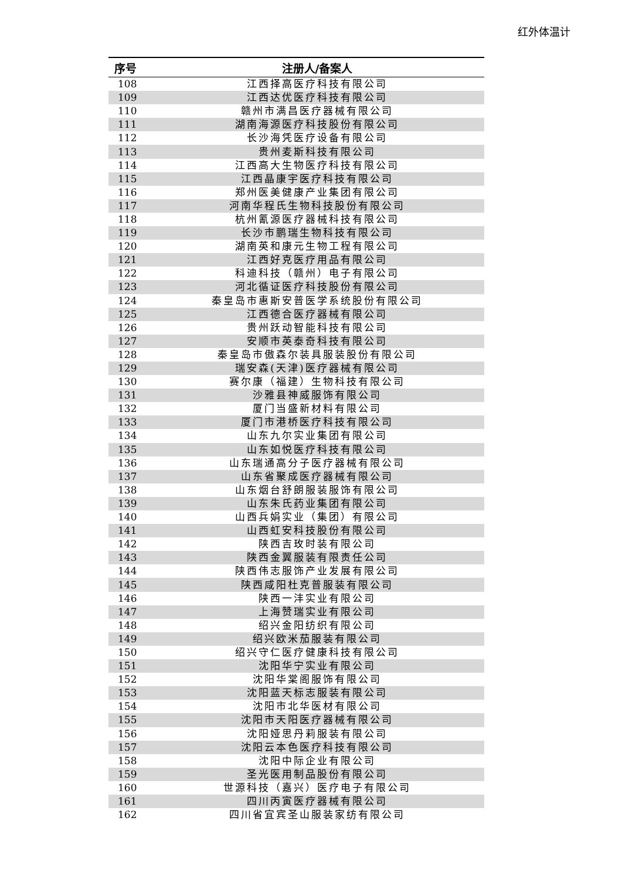红外体温计
| 序号 | 注册人/备案人 |
| --- | --- |
| 108 | 江西择高医疗科技有限公司 |
| 109 | 江西达优医疗科技有限公司 |
| 110 | 赣州市满昌医疗器械有限公司 |
| 111 | 湖南海源医疗科技股份有限公司 |
| 112 | 长沙海凭医疗设备有限公司 |
| 113 | 贵州麦斯科技有限公司 |
| 114 | 江西高大生物医疗科技有限公司 |
| 115 | 江西晶康宇医疗科技有限公司 |
| 116 | 郑州医美健康产业集团有限公司 |
| 117 | 河南华程氏生物科技股份有限公司 |
| 118 | 杭州氰源医疗器械科技有限公司 |
| 119 | 长沙市鹏瑞生物科技有限公司 |
| 120 | 湖南英和康元生物工程有限公司 |
| 121 | 江西好克医疗用品有限公司 |
| 122 | 科迪科技（赣州）电子有限公司 |
| 123 | 河北循证医疗科技股份有限公司 |
| 124 | 秦皇岛市惠斯安普医学系统股份有限公司 |
| 125 | 江西德合医疗器械有限公司 |
| 126 | 贵州跃动智能科技有限公司 |
| 127 | 安顺市英泰奇科技有限公司 |
| 128 | 秦皇岛市傲森尔装具服装股份有限公司 |
| 129 | 瑞安森(天津)医疗器械有限公司 |
| 130 | 赛尔康（福建）生物科技有限公司 |
| 131 | 沙雅县神威服饰有限公司 |
| 132 | 厦门当盛新材料有限公司 |
| 133 | 厦门市港桥医疗科技有限公司 |
| 134 | 山东九尔实业集团有限公司 |
| 135 | 山东如悦医疗科技有限公司 |
| 136 | 山东瑞通高分子医疗器械有限公司 |
| 137 | 山东省聚成医疗器械有限公司 |
| 138 | 山东烟台舒朗服装服饰有限公司 |
| 139 | 山东朱氏药业集团有限公司 |
| 140 | 山西兵娟实业（集团）有限公司 |
| 141 | 山西虹安科技股份有限公司 |
| 142 | 陕西吉玫时装有限公司 |
| 143 | 陕西金翼服装有限责任公司 |
| 144 | 陕西伟志服饰产业发展有限公司 |
| 145 | 陕西咸阳杜克普服装有限公司 |
| 146 | 陕西一沣实业有限公司 |
| 147 | 上海赞瑞实业有限公司 |
| 148 | 绍兴金阳纺织有限公司 |
| 149 | 绍兴欧米茄服装有限公司 |
| 150 | 绍兴守仁医疗健康科技有限公司 |
| 151 | 沈阳华宁实业有限公司 |
| 152 | 沈阳华棠阁服饰有限公司 |
| 153 | 沈阳蓝天标志服装有限公司 |
| 154 | 沈阳市北华医材有限公司 |
| 155 | 沈阳市天阳医疗器械有限公司 |
| 156 | 沈阳娅思丹莉服装有限公司 |
| 157 | 沈阳云本色医疗科技有限公司 |
| 158 | 沈阳中际企业有限公司 |
| 159 | 圣光医用制品股份有限公司 |
| 160 | 世源科技（嘉兴）医疗电子有限公司 |
| 161 | 四川丙寅医疗器械有限公司 |
| 162 | 四川省宜宾圣山服装家纺有限公司 |